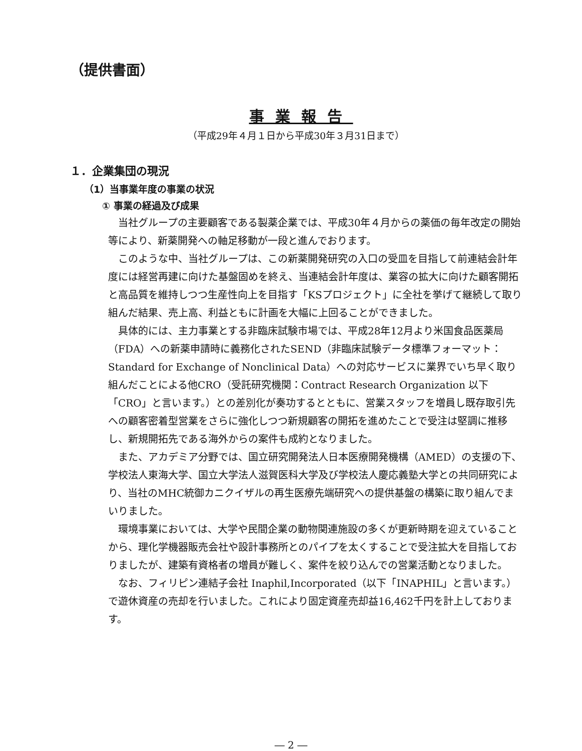（提供書面）
事業報告
（平成29年４月１日から平成30年３月31日まで）
１．企業集団の現況
（1）当事業年度の事業の状況
① 事業の経過及び成果
当社グループの主要顧客である製薬企業では、平成30年４月からの薬価の毎年改定の開始等により、新薬開発への軸足移動が一段と進んでおります。
このような中、当社グループは、この新薬開発研究の入口の受皿を目指して前連結会計年度には経営再建に向けた基盤固めを終え、当連結会計年度は、業容の拡大に向けた顧客開拓と高品質を維持しつつ生産性向上を目指す「KSプロジェクト」に全社を挙げて継続して取り組んだ結果、売上高、利益ともに計画を大幅に上回ることができました。
具体的には、主力事業とする非臨床試験市場では、平成28年12月より米国食品医薬局（FDA）への新薬申請時に義務化されたSEND（非臨床試験データ標準フォーマット：Standard for Exchange of Nonclinical Data）への対応サービスに業界でいち早く取り組んだことによる他CRO（受託研究機関：Contract Research Organization 以下「CRO」と言います。）との差別化が奏功するとともに、営業スタッフを増員し既存取引先への顧客密着型営業をさらに強化しつつ新規顧客の開拓を進めたことで受注は堅調に推移し、新規開拓先である海外からの案件も成約となりました。
また、アカデミア分野では、国立研究開発法人日本医療開発機構（AMED）の支援の下、学校法人東海大学、国立大学法人滋賀医科大学及び学校法人慶応義塾大学との共同研究により、当社のMHC統御カニクイザルの再生医療先端研究への提供基盤の構築に取り組んでまいりました。
環境事業においては、大学や民間企業の動物関連施設の多くが更新時期を迎えていることから、理化学機器販売会社や設計事務所とのパイプを太くすることで受注拡大を目指しておりましたが、建築有資格者の増員が難しく、案件を絞り込んでの営業活動となりました。
なお、フィリピン連結子会社 Inaphil,Incorporated（以下「INAPHIL」と言います。）で遊休資産の売却を行いました。これにより固定資産売却益16,462千円を計上しております。
― 2 ―